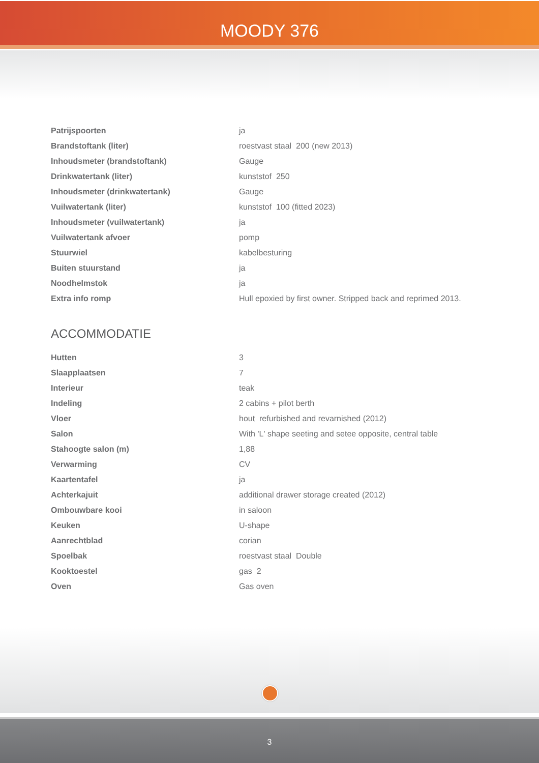MOODY 376
| Patrijspoorten | ja |
| Brandstoftank (liter) | roestvast staal 200 (new 2013) |
| Inhoudsmeter (brandstoftank) | Gauge |
| Drinkwatertank (liter) | kunststof 250 |
| Inhoudsmeter (drinkwatertank) | Gauge |
| Vuilwatertank (liter) | kunststof 100 (fitted 2023) |
| Inhoudsmeter (vuilwatertank) | ja |
| Vuilwatertank afvoer | pomp |
| Stuurwiel | kabelbesturing |
| Buiten stuurstand | ja |
| Noodhelmstok | ja |
| Extra info romp | Hull epoxied by first owner. Stripped back and reprimed 2013. |
ACCOMMODATIE
| Hutten | 3 |
| Slaapplaatsen | 7 |
| Interieur | teak |
| Indeling | 2 cabins + pilot berth |
| Vloer | hout refurbished and revarnished (2012) |
| Salon | With 'L' shape seeting and setee opposite, central table |
| Stahoogte salon (m) | 1,88 |
| Verwarming | CV |
| Kaartentafel | ja |
| Achterkajuit | additional drawer storage created (2012) |
| Ombouwbare kooi | in saloon |
| Keuken | U-shape |
| Aanrechtblad | corian |
| Spoelbak | roestvast staal Double |
| Kooktoestel | gas 2 |
| Oven | Gas oven |
3